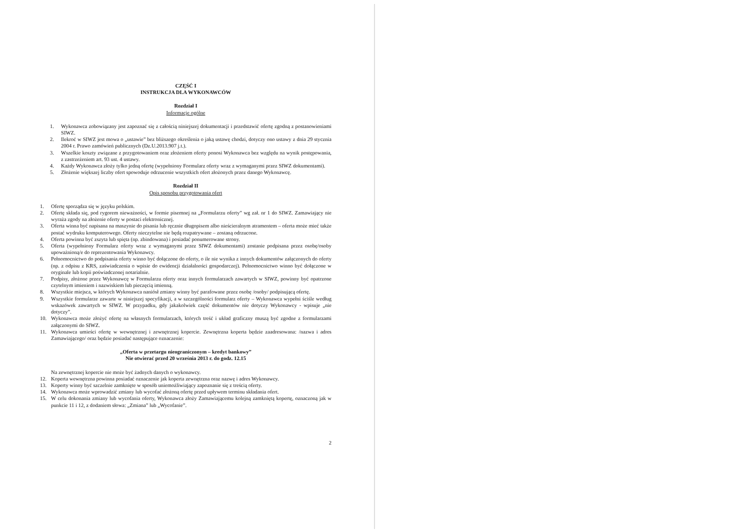CZĘŚĆ I
INSTRUKCJA DLA WYKONAWCÓW
Rozdział I
Informacje ogólne
1. Wykonawca zobowiązany jest zapoznać się z całością niniejszej dokumentacji i przedstawić ofertę zgodną z postanowieniami SIWZ.
2. Ilekroć w SIWZ jest mowa o „ustawie” bez bliższego określenia o jaką ustawę chodzi, dotyczy ono ustawy z dnia 29 stycznia 2004 r. Prawo zamówień publicznych (Dz.U.2013.907 j.t.).
3. Wszelkie koszty związane z przygotowaniem oraz złożeniem oferty ponosi Wykonawca bez względu na wynik postępowania, z zastrzeżeniem art. 93 ust. 4 ustawy.
4. Każdy Wykonawca złoży tylko jedną ofertę (wypełniony Formularz oferty wraz z wymaganymi przez SIWZ dokumentami).
5. Złożenie większej liczby ofert spowoduje odrzucenie wszystkich ofert złożonych przez danego Wykonawcę.
Rozdział II
Opis sposobu przygotowania ofert
1. Ofertę sporządza się w języku polskim.
2. Ofertę składa się, pod rygorem nieważności, w formie pisemnej na „Formularzu oferty” wg zał. nr 1 do SIWZ. Zamawiający nie wyraża zgody na złożenie oferty w postaci elektronicznej.
3. Oferta winna być napisana na maszynie do pisania lub ręcznie długopisem albo nieścieralnym atramentem – oferta może mieć także postać wydruku komputerowego. Oferty nieczytelne nie będą rozpatrywane – zostaną odrzucone.
4. Oferta powinna być zszyta lub spięta (np. zbindowana) i posiadać ponumerowane strony.
5. Oferta (wypełniony Formularz oferty wraz z wymaganymi przez SIWZ dokumentami) zostanie podpisana przez osobę/osoby upoważnioną/e do reprezentowania Wykonawcy.
6. Pełnomocnictwo do podpisania oferty winno być dołączone do oferty, o ile nie wynika z innych dokumentów załączonych do oferty (np. z odpisu z KRS, zaświadczenia o wpisie do ewidencji działalności gospodarczej). Pełnomocnictwo winno być dołączone w oryginale lub kopii poświadczonej notarialnie.
7. Podpisy, złożone przez Wykonawcę w Formularzu oferty oraz innych formularzach zawartych w SIWZ, powinny być opatrzone czytelnym imieniem i nazwiskiem lub pieczęcią imienną.
8. Wszystkie miejsca, w których Wykonawca naniósł zmiany winny być parafowane przez osobę /osoby/ podpisującą ofertę.
9. Wszystkie formularze zawarte w niniejszej specyfikacji, a w szczególności formularz oferty – Wykonawca wypełni ściśle według wskazówek zawartych w SIWZ. W przypadku, gdy jakakolwiek część dokumentów nie dotyczy Wykonawcy - wpisuje „nie dotyczy”.
10. Wykonawca może złożyć ofertę na własnych formularzach, których treść i układ graficzny muszą być zgodne z formularzami załączonymi do SIWZ.
11. Wykonawca umieści ofertę w wewnętrznej i zewnętrznej kopercie. Zewnętrzna koperta będzie zaadresowana: /nazwa i adres Zamawiającego/ oraz będzie posiadać następujące oznaczenie:
„Oferta w przetargu nieograniczonym – kredyt bankowy”
Nie otwierać przed 20 września 2013 r. do godz. 12.15
Na zewnętrznej kopercie nie może być żadnych danych o wykonawcy.
12. Koperta wewnętrzna powinna posiadać oznaczenie jak koperta zewnętrzna oraz nazwę i adres Wykonawcy.
13. Koperty winny być szczelnie zamknięte w sposób uniemożliwiający zapoznanie się z treścią oferty.
14. Wykonawca może wprowadzić zmiany lub wycofać złożoną ofertę przed upływem terminu składania ofert.
15. W celu dokonania zmiany lub wycofania oferty, Wykonawca złoży Zamawiającemu kolejną zamkniętą kopertę, oznaczoną jak w punkcie 11 i 12, z dodaniem słowa: „Zmiana” lub „Wycofanie”.
2